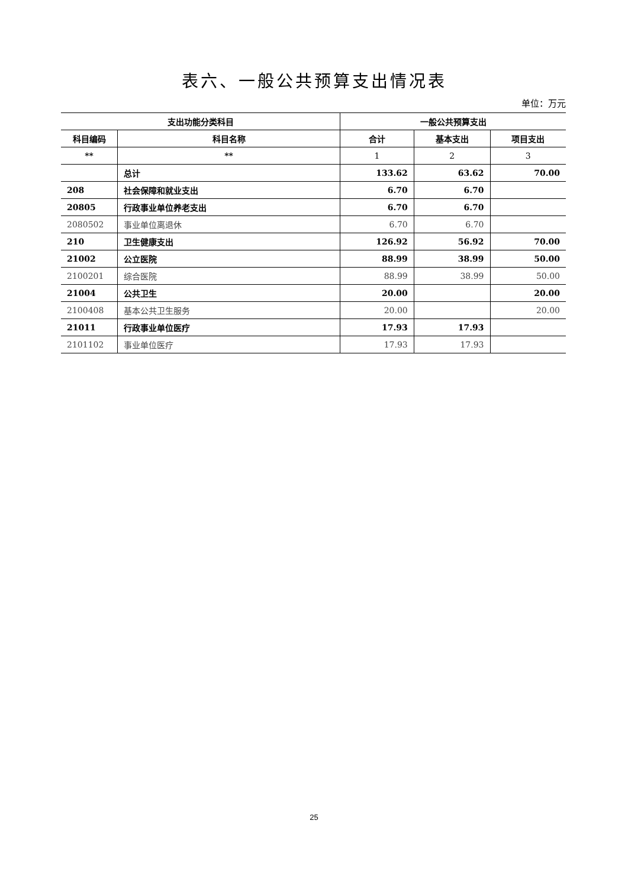表六、一般公共预算支出情况表
单位：万元
| 支出功能分类科目 | | 一般公共预算支出 | | |
| --- | --- | --- | --- | --- |
| 科目编码 | 科目名称 | 合计 | 基本支出 | 项目支出 |
| ** | ** | 1 | 2 | 3 |
| | 总计 | 133.62 | 63.62 | 70.00 |
| 208 | 社会保障和就业支出 | 6.70 | 6.70 | |
| 20805 | 行政事业单位养老支出 | 6.70 | 6.70 | |
| 2080502 | 事业单位离退休 | 6.70 | 6.70 | |
| 210 | 卫生健康支出 | 126.92 | 56.92 | 70.00 |
| 21002 | 公立医院 | 88.99 | 38.99 | 50.00 |
| 2100201 | 综合医院 | 88.99 | 38.99 | 50.00 |
| 21004 | 公共卫生 | 20.00 | | 20.00 |
| 2100408 | 基本公共卫生服务 | 20.00 | | 20.00 |
| 21011 | 行政事业单位医疗 | 17.93 | 17.93 | |
| 2101102 | 事业单位医疗 | 17.93 | 17.93 | |
25